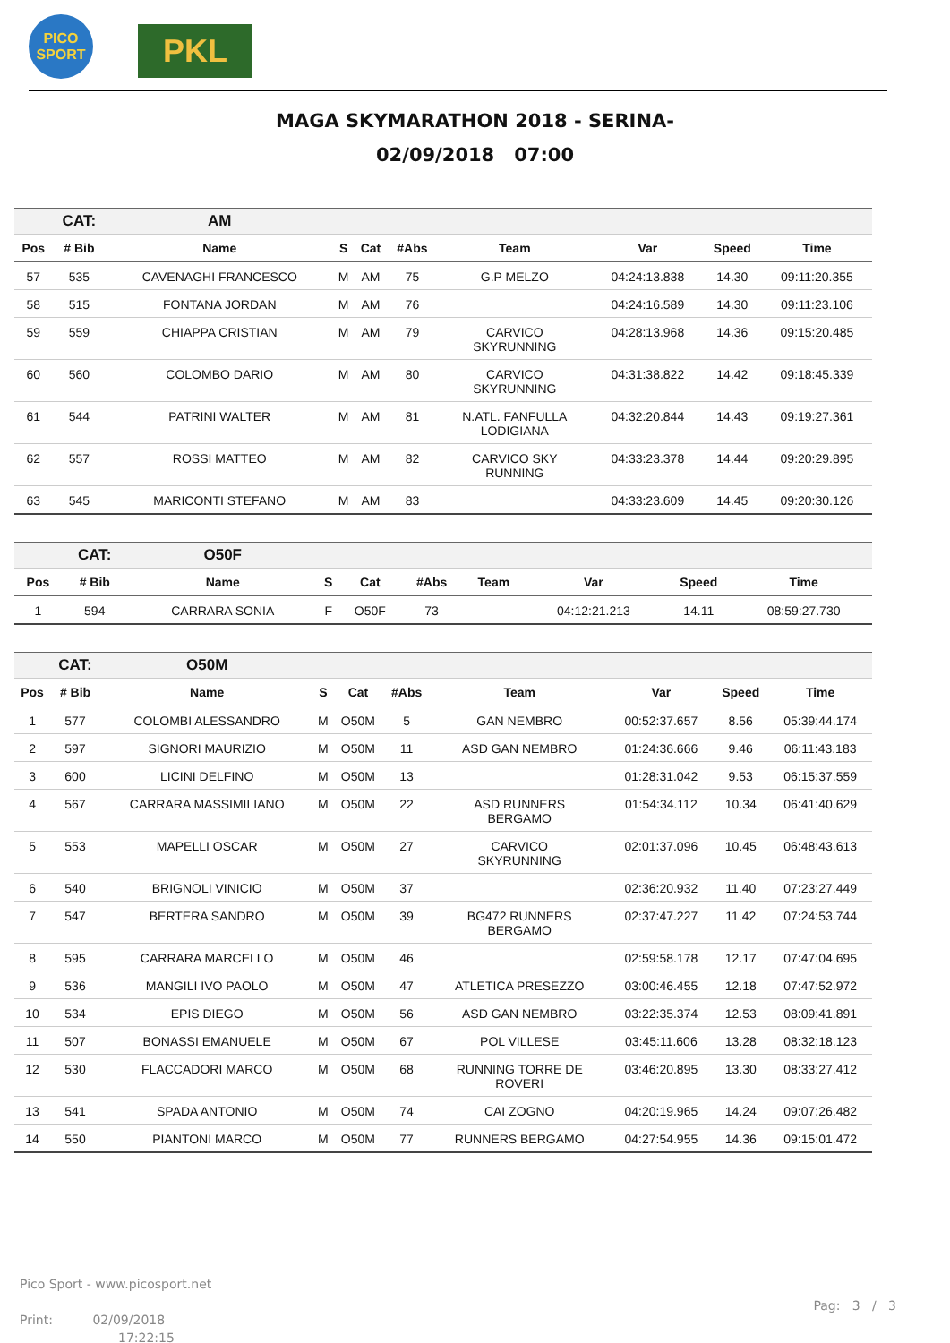PICO
SPORT
PKL
MAGA SKYMARATHON 2018 - SERINA-
02/09/2018 07:00
| | CAT: | AM | | | | | | | |
| Pos | # Bib | Name | S | Cat | #Abs | Team | Var | Speed | Time |
| 57 | 535 | CAVENAGHI FRANCESCO | M | AM | 75 | G.P MELZO | 04:24:13.838 | 14.30 | 09:11:20.355 |
| 58 | 515 | FONTANA JORDAN | M | AM | 76 | | 04:24:16.589 | 14.30 | 09:11:23.106 |
| 59 | 559 | CHIAPPA CRISTIAN | M | AM | 79 | CARVICO SKYRUNNING | 04:28:13.968 | 14.36 | 09:15:20.485 |
| 60 | 560 | COLOMBO DARIO | M | AM | 80 | CARVICO SKYRUNNING | 04:31:38.822 | 14.42 | 09:18:45.339 |
| 61 | 544 | PATRINI WALTER | M | AM | 81 | N.ATL. FANFULLA LODIGIANA | 04:32:20.844 | 14.43 | 09:19:27.361 |
| 62 | 557 | ROSSI MATTEO | M | AM | 82 | CARVICO SKY RUNNING | 04:33:23.378 | 14.44 | 09:20:29.895 |
| 63 | 545 | MARICONTI STEFANO | M | AM | 83 | | 04:33:23.609 | 14.45 | 09:20:30.126 |
| | CAT: | O50F | | | | | | | |
| Pos | # Bib | Name | S | Cat | #Abs | Team | Var | Speed | Time |
| 1 | 594 | CARRARA SONIA | F | O50F | 73 | | 04:12:21.213 | 14.11 | 08:59:27.730 |
| | CAT: | O50M | | | | | | | |
| Pos | # Bib | Name | S | Cat | #Abs | Team | Var | Speed | Time |
| 1 | 577 | COLOMBI ALESSANDRO | M | O50M | 5 | GAN NEMBRO | 00:52:37.657 | 8.56 | 05:39:44.174 |
| 2 | 597 | SIGNORI MAURIZIO | M | O50M | 11 | ASD GAN NEMBRO | 01:24:36.666 | 9.46 | 06:11:43.183 |
| 3 | 600 | LICINI DELFINO | M | O50M | 13 | | 01:28:31.042 | 9.53 | 06:15:37.559 |
| 4 | 567 | CARRARA MASSIMILIANO | M | O50M | 22 | ASD RUNNERS BERGAMO | 01:54:34.112 | 10.34 | 06:41:40.629 |
| 5 | 553 | MAPELLI OSCAR | M | O50M | 27 | CARVICO SKYRUNNING | 02:01:37.096 | 10.45 | 06:48:43.613 |
| 6 | 540 | BRIGNOLI VINICIO | M | O50M | 37 | | 02:36:20.932 | 11.40 | 07:23:27.449 |
| 7 | 547 | BERTERA SANDRO | M | O50M | 39 | BG472 RUNNERS BERGAMO | 02:37:47.227 | 11.42 | 07:24:53.744 |
| 8 | 595 | CARRARA MARCELLO | M | O50M | 46 | | 02:59:58.178 | 12.17 | 07:47:04.695 |
| 9 | 536 | MANGILI IVO PAOLO | M | O50M | 47 | ATLETICA PRESEZZO | 03:00:46.455 | 12.18 | 07:47:52.972 |
| 10 | 534 | EPIS DIEGO | M | O50M | 56 | ASD GAN NEMBRO | 03:22:35.374 | 12.53 | 08:09:41.891 |
| 11 | 507 | BONASSI EMANUELE | M | O50M | 67 | POL VILLESE | 03:45:11.606 | 13.28 | 08:32:18.123 |
| 12 | 530 | FLACCADORI MARCO | M | O50M | 68 | RUNNING TORRE DE ROVERI | 03:46:20.895 | 13.30 | 08:33:27.412 |
| 13 | 541 | SPADA ANTONIO | M | O50M | 74 | CAI ZOGNO | 04:20:19.965 | 14.24 | 09:07:26.482 |
| 14 | 550 | PIANTONI MARCO | M | O50M | 77 | RUNNERS BERGAMO | 04:27:54.955 | 14.36 | 09:15:01.472 |
Pico Sport - www.picosport.net
Print: 02/09/2018
17:22:15
Pag: 3 / 3